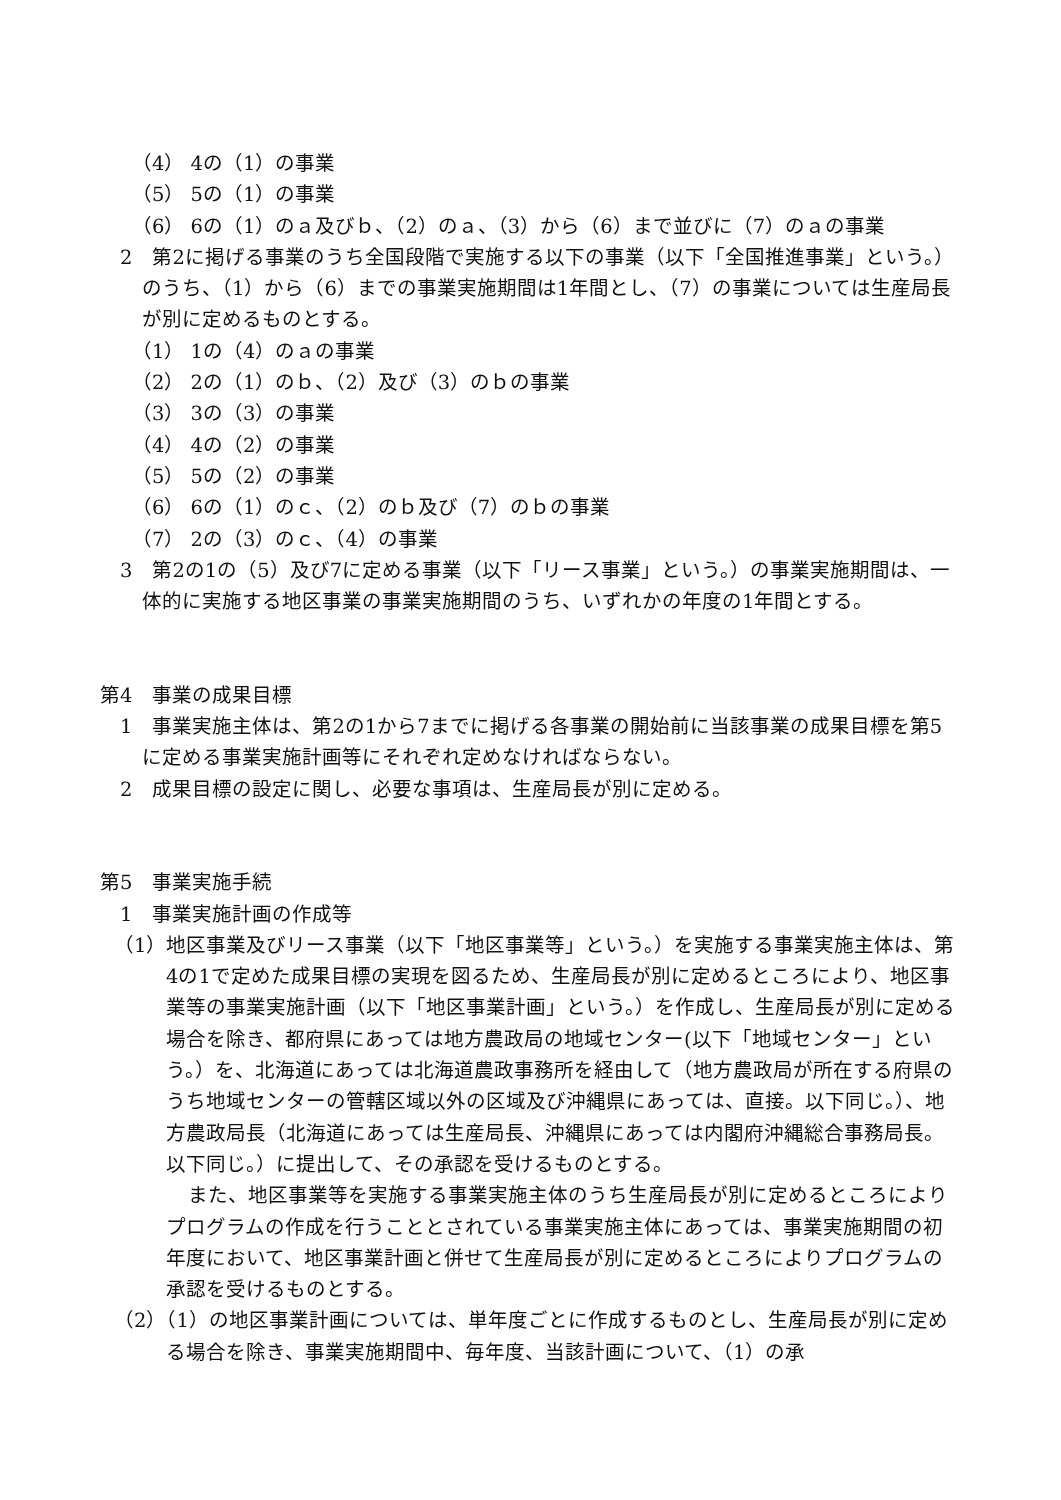（4） 4の（1）の事業
（5） 5の（1）の事業
（6） 6の（1）のａ及びｂ、（2）のａ、（3）から（6）まで並びに（7）のａの事業
2　第2に掲げる事業のうち全国段階で実施する以下の事業（以下「全国推進事業」という。）のうち、（1）から（6）までの事業実施期間は1年間とし、（7）の事業については生産局長が別に定めるものとする。
（1） 1の（4）のａの事業
（2） 2の（1）のｂ、（2）及び（3）のｂの事業
（3） 3の（3）の事業
（4） 4の（2）の事業
（5） 5の（2）の事業
（6） 6の（1）のｃ、（2）のｂ及び（7）のｂの事業
（7） 2の（3）のｃ、（4）の事業
3　第2の1の（5）及び7に定める事業（以下「リース事業」という。）の事業実施期間は、一体的に実施する地区事業の事業実施期間のうち、いずれかの年度の1年間とする。
第4　事業の成果目標
1　事業実施主体は、第2の1から7までに掲げる各事業の開始前に当該事業の成果目標を第5に定める事業実施計画等にそれぞれ定めなければならない。
2　成果目標の設定に関し、必要な事項は、生産局長が別に定める。
第5　事業実施手続
1　事業実施計画の作成等
（1）地区事業及びリース事業（以下「地区事業等」という。）を実施する事業実施主体は、第4の1で定めた成果目標の実現を図るため、生産局長が別に定めるところにより、地区事業等の事業実施計画（以下「地区事業計画」という。）を作成し、生産局長が別に定める場合を除き、都府県にあっては地方農政局の地域センター(以下「地域センター」という。）を、北海道にあっては北海道農政事務所を経由して（地方農政局が所在する府県のうち地域センターの管轄区域以外の区域及び沖縄県にあっては、直接。以下同じ。）、地方農政局長（北海道にあっては生産局長、沖縄県にあっては内閣府沖縄総合事務局長。以下同じ。）に提出して、その承認を受けるものとする。
また、地区事業等を実施する事業実施主体のうち生産局長が別に定めるところによりプログラムの作成を行うこととされている事業実施主体にあっては、事業実施期間の初年度において、地区事業計画と併せて生産局長が別に定めるところによりプログラムの承認を受けるものとする。
（2）（1）の地区事業計画については、単年度ごとに作成するものとし、生産局長が別に定める場合を除き、事業実施期間中、毎年度、当該計画について、（1）の承